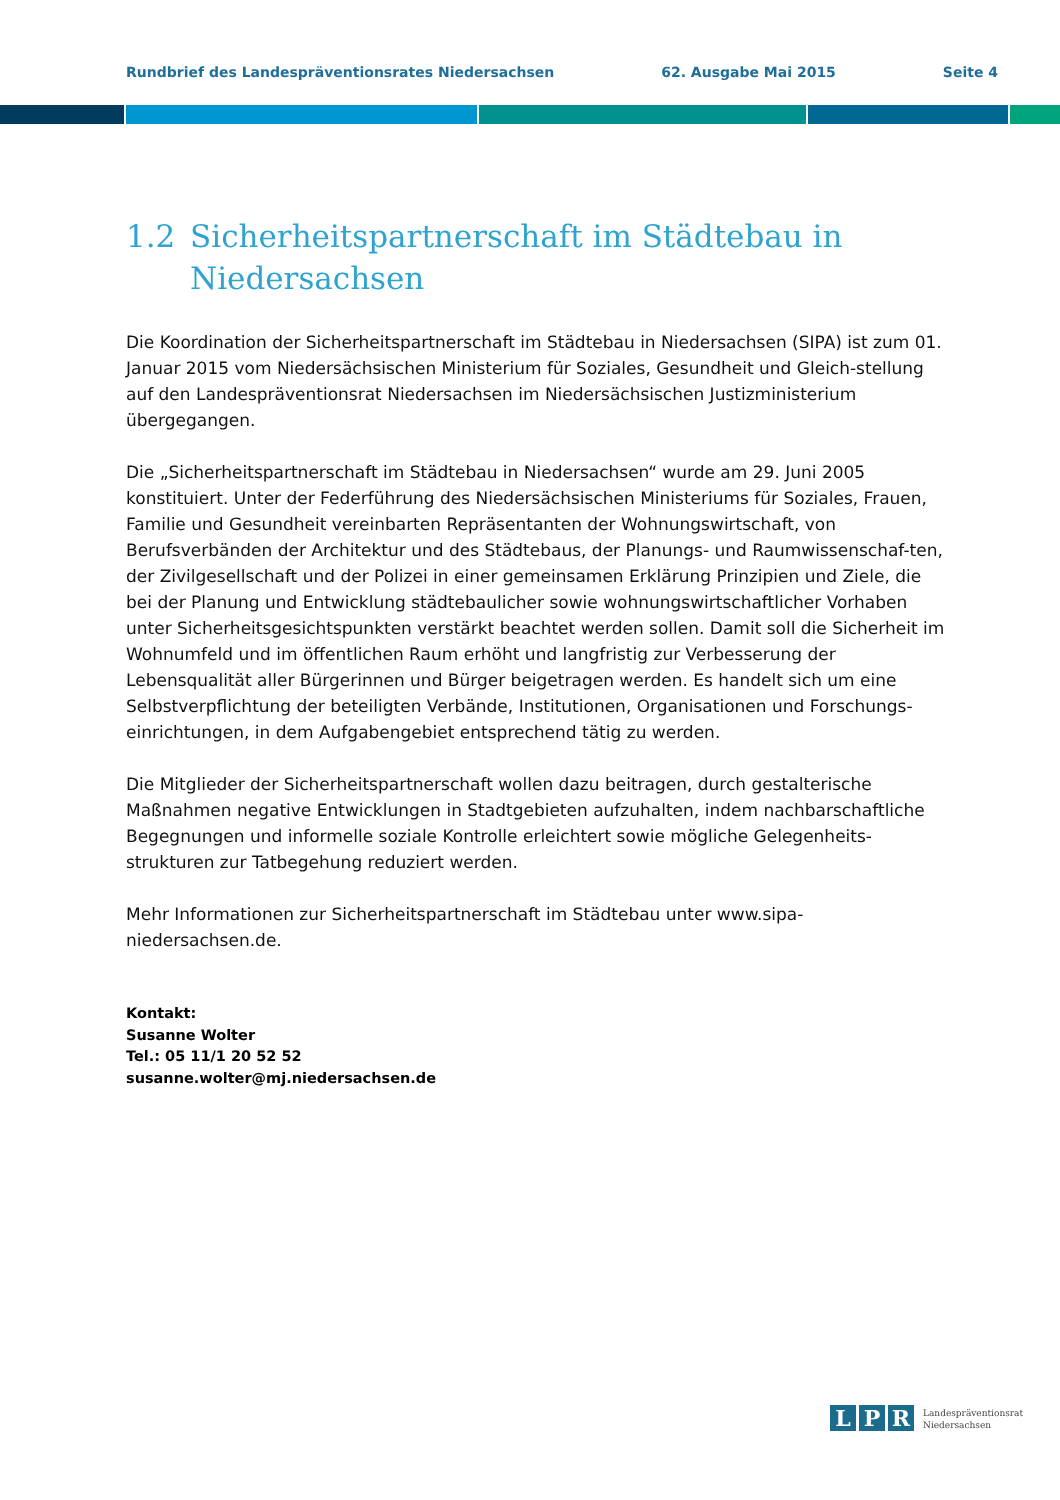Rundbrief des Landespräventionsrates Niedersachsen 62. Ausgabe Mai 2015 Seite 4
1.2 Sicherheitspartnerschaft im Städtebau in Niedersachsen
Die Koordination der Sicherheitspartnerschaft im Städtebau in Niedersachsen (SIPA) ist zum 01. Januar 2015 vom Niedersächsischen Ministerium für Soziales, Gesundheit und Gleich-stellung auf den Landespräventionsrat Niedersachsen im Niedersächsischen Justizministerium übergegangen.
Die „Sicherheitspartnerschaft im Städtebau in Niedersachsen“ wurde am 29. Juni 2005 konstituiert. Unter der Federführung des Niedersächsischen Ministeriums für Soziales, Frauen, Familie und Gesundheit vereinbarten Repräsentanten der Wohnungswirtschaft, von Berufsverbänden der Architektur und des Städtebaus, der Planungs- und Raumwissenschaf-ten, der Zivilgesellschaft und der Polizei in einer gemeinsamen Erklärung Prinzipien und Ziele, die bei der Planung und Entwicklung städtebaulicher sowie wohnungswirtschaftlicher Vorhaben unter Sicherheitsgesichtspunkten verstärkt beachtet werden sollen. Damit soll die Sicherheit im Wohnumfeld und im öffentlichen Raum erhöht und langfristig zur Verbesserung der Lebensqualität aller Bürgerinnen und Bürger beigetragen werden. Es handelt sich um eine Selbstverpflichtung der beteiligten Verbände, Institutionen, Organisationen und Forschungs-einrichtungen, in dem Aufgabengebiet entsprechend tätig zu werden.
Die Mitglieder der Sicherheitspartnerschaft wollen dazu beitragen, durch gestalterische Maßnahmen negative Entwicklungen in Stadtgebieten aufzuhalten, indem nachbarschaftliche Begegnungen und informelle soziale Kontrolle erleichtert sowie mögliche Gelegenheits-strukturen zur Tatbegehung reduziert werden.
Mehr Informationen zur Sicherheitspartnerschaft im Städtebau unter www.sipa-niedersachsen.de.
Kontakt:
Susanne Wolter
Tel.: 05 11/1 20 52 52
susanne.wolter@mj.niedersachsen.de
L P R
Landespräventionsrat
Niedersachsen